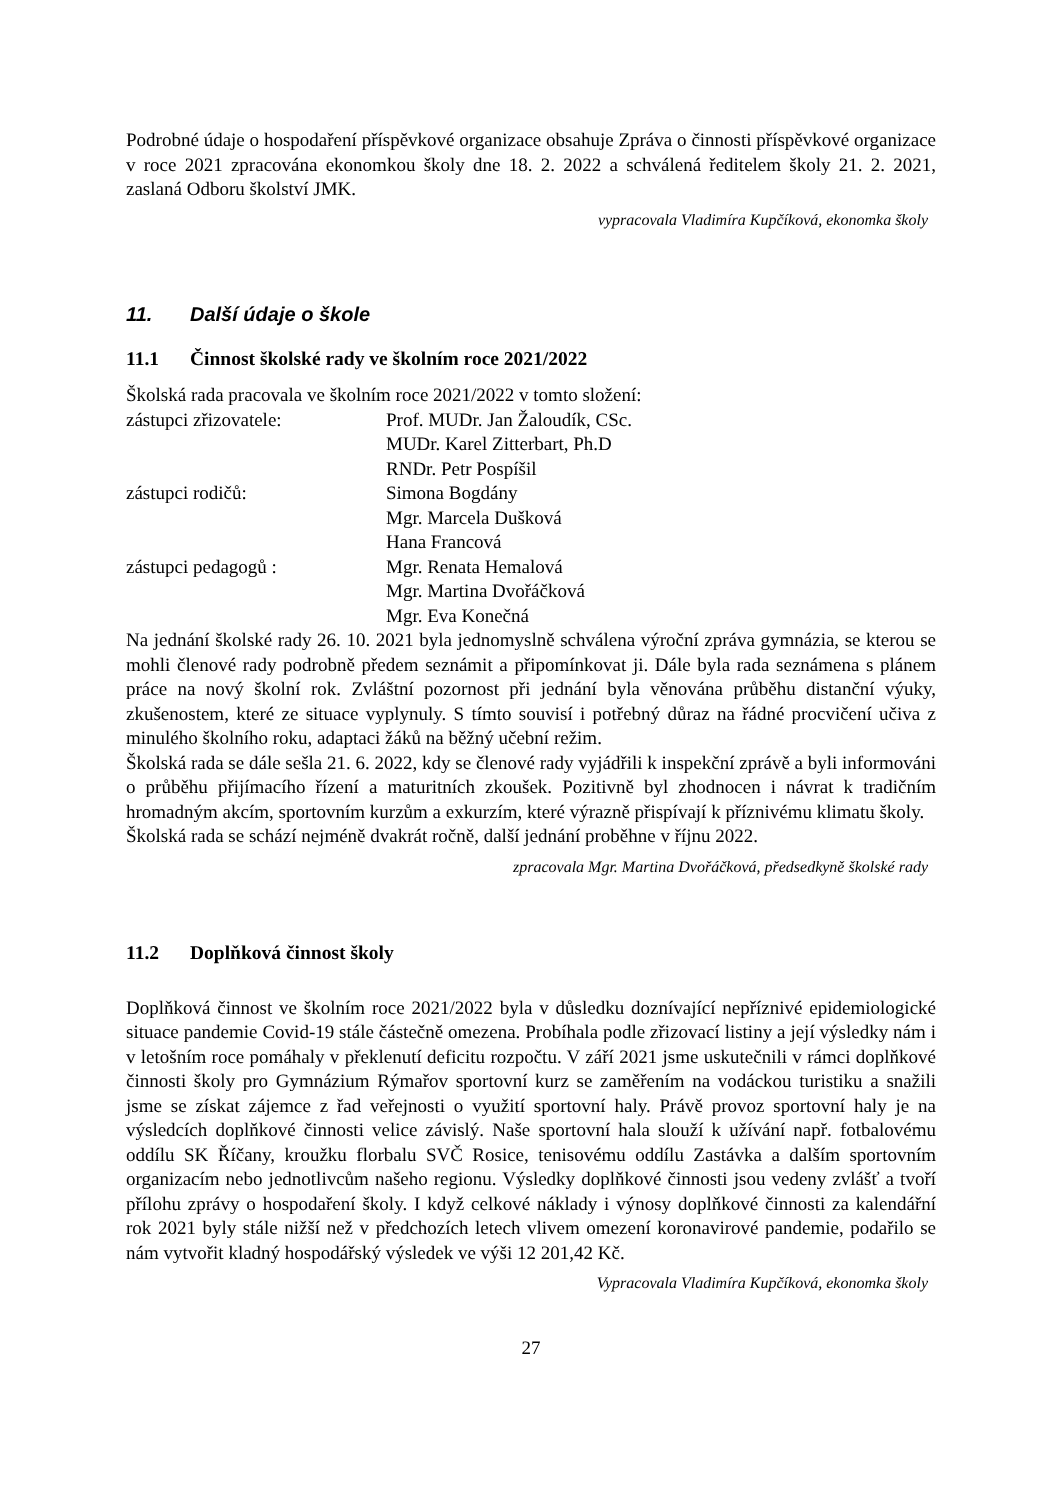Podrobné údaje o hospodaření příspěvkové organizace obsahuje Zpráva o činnosti příspěvkové organizace v roce 2021 zpracována ekonomkou školy dne 18. 2. 2022 a schválená ředitelem školy 21. 2. 2021, zaslaná Odboru školství JMK.
vypracovala Vladimíra Kupčíková, ekonomka školy
11. Další údaje o škole
11.1 Činnost školské rady ve školním roce 2021/2022
Školská rada pracovala ve školním roce 2021/2022 v tomto složení:
| zástupci zřizovatele: | Prof. MUDr. Jan Žaloudík, CSc. |
| | MUDr. Karel Zitterbart, Ph.D |
| | RNDr. Petr Pospíšil |
| zástupci rodičů: | Simona Bogdány |
| | Mgr. Marcela Dušková |
| | Hana Francová |
| zástupci pedagogů : | Mgr. Renata Hemalová |
| | Mgr. Martina Dvořáčková |
| | Mgr. Eva Konečná |
Na jednání školské rady 26. 10. 2021 byla jednomyslně schválena výroční zpráva gymnázia, se kterou se mohli členové rady podrobně předem seznámit a připomínkovat ji. Dále byla rada seznámena s plánem práce na nový školní rok. Zvláštní pozornost při jednání byla věnována průběhu distanční výuky, zkušenostem, které ze situace vyplynuly. S tímto souvisí i potřebný důraz na řádné procvičení učiva z minulého školního roku, adaptaci žáků na běžný učební režim.
Školská rada se dále sešla 21. 6. 2022, kdy se členové rady vyjádřili k inspekční zprávě a byli informováni o průběhu přijímacího řízení a maturitních zkoušek. Pozitivně byl zhodnocen i návrat k tradičním hromadným akcím, sportovním kurzům a exkurzím, které výrazně přispívají k příznivému klimatu školy.
Školská rada se schází nejméně dvakrát ročně, další jednání proběhne v říjnu 2022.
zpracovala Mgr. Martina Dvořáčková, předsedkyně školské rady
11.2 Doplňková činnost školy
Doplňková činnost ve školním roce 2021/2022 byla v důsledku doznívající nepříznivé epidemiologické situace pandemie Covid-19 stále částečně omezena. Probíhala podle zřizovací listiny a její výsledky nám i v letošním roce pomáhaly v překlenutí deficitu rozpočtu. V září 2021 jsme uskutečnili v rámci doplňkové činnosti školy pro Gymnázium Rýmařov sportovní kurz se zaměřením na vodáckou turistiku a snažili jsme se získat zájemce z řad veřejnosti o využití sportovní haly. Právě provoz sportovní haly je na výsledcích doplňkové činnosti velice závislý. Naše sportovní hala slouží k užívání např. fotbalovému oddílu SK Říčany, kroužku florbalu SVČ Rosice, tenisovému oddílu Zastávka a dalším sportovním organizacím nebo jednotlivcům našeho regionu. Výsledky doplňkové činnosti jsou vedeny zvlášť a tvoří přílohu zprávy o hospodaření školy. I když celkové náklady i výnosy doplňkové činnosti za kalendářní rok 2021 byly stále nižší než v předchozích letech vlivem omezení koronavirové pandemie, podařilo se nám vytvořit kladný hospodářský výsledek ve výši 12 201,42 Kč.
Vypracovala Vladimíra Kupčíková, ekonomka školy
27